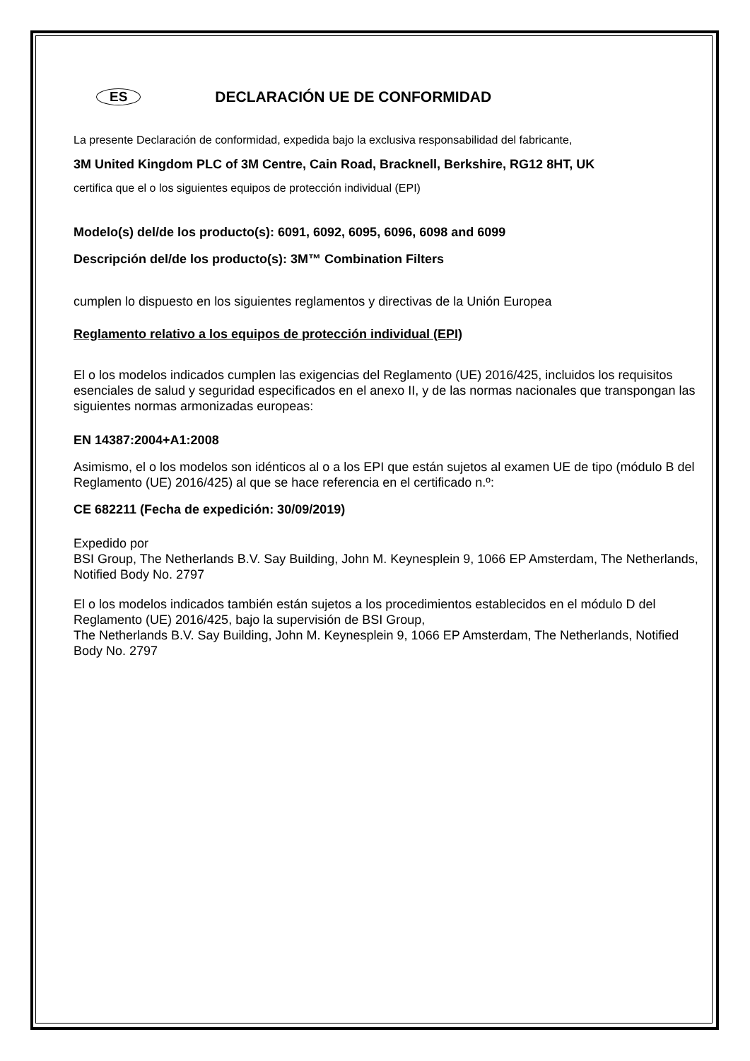ES DECLARACIÓN UE DE CONFORMIDAD
La presente Declaración de conformidad, expedida bajo la exclusiva responsabilidad del fabricante,
3M United Kingdom PLC of 3M Centre, Cain Road, Bracknell, Berkshire, RG12 8HT, UK
certifica que el o los siguientes equipos de protección individual (EPI)
Modelo(s) del/de los producto(s): 6091, 6092, 6095, 6096, 6098 and 6099
Descripción del/de los producto(s): 3M™ Combination Filters
cumplen lo dispuesto en los siguientes reglamentos y directivas de la Unión Europea
Reglamento relativo a los equipos de protección individual (EPI)
El o los modelos indicados cumplen las exigencias del Reglamento (UE) 2016/425, incluidos los requisitos esenciales de salud y seguridad especificados en el anexo II, y de las normas nacionales que transpongan las siguientes normas armonizadas europeas:
EN 14387:2004+A1:2008
Asimismo, el o los modelos son idénticos al o a los EPI que están sujetos al examen UE de tipo (módulo B del Reglamento (UE) 2016/425) al que se hace referencia en el certificado n.º:
CE 682211 (Fecha de expedición: 30/09/2019)
Expedido por
BSI Group, The Netherlands B.V. Say Building, John M. Keynesplein 9, 1066 EP Amsterdam, The Netherlands, Notified Body No. 2797
El o los modelos indicados también están sujetos a los procedimientos establecidos en el módulo D del Reglamento (UE) 2016/425, bajo la supervisión de BSI Group,
The Netherlands B.V. Say Building, John M. Keynesplein 9, 1066 EP Amsterdam, The Netherlands, Notified Body No. 2797